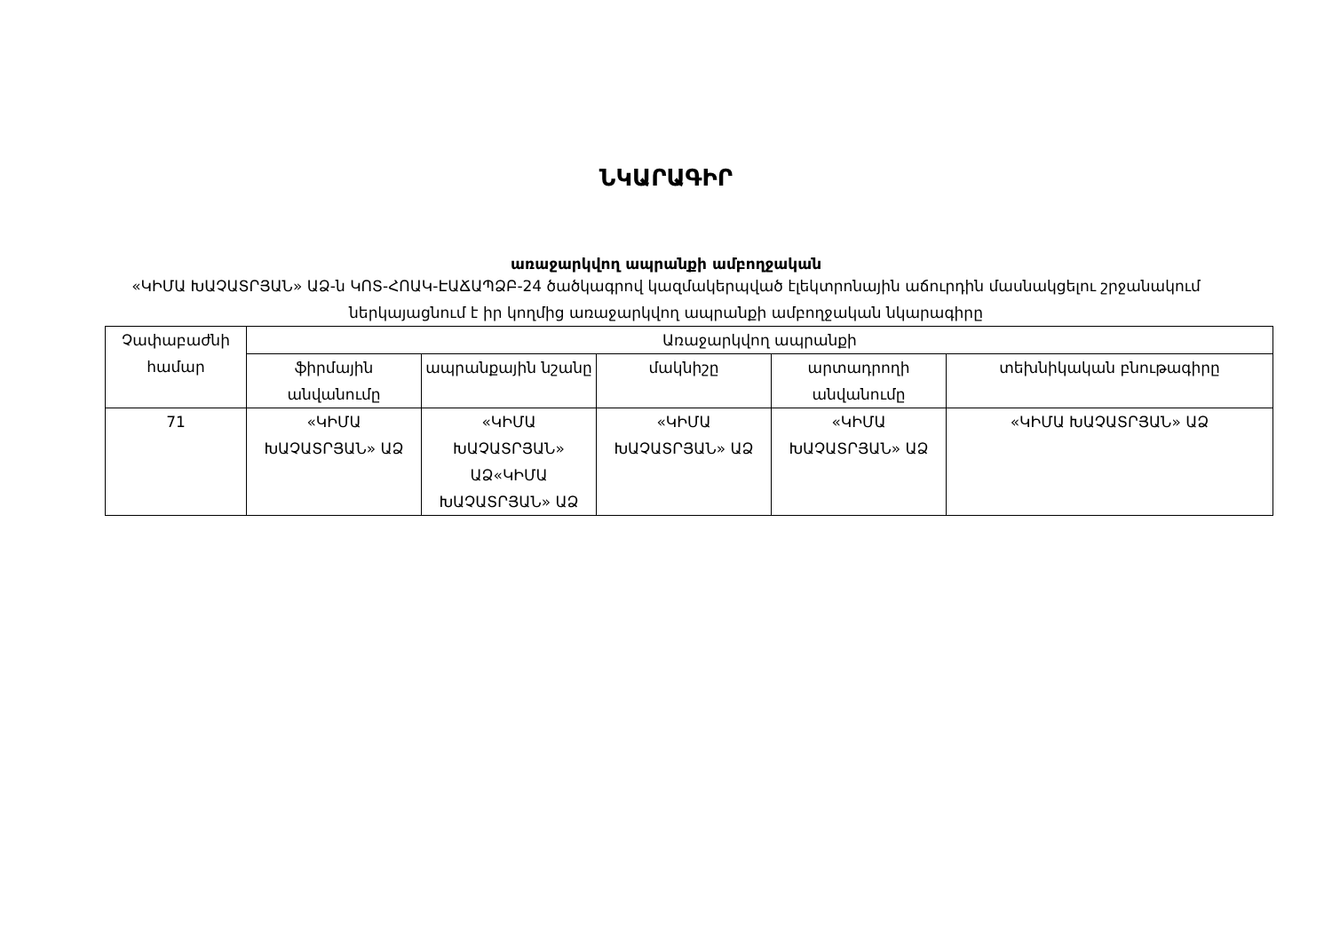ՆԿԱՐԱԳԻՐ
առաջարկվող ապրանքի ամբողջական
«ԿԻՄԱ ԽԱՉԱՏՐՅԱՆ» ԱՁ-ն ԿՈՏ-ՀՈԱԿ-ԷԱՃԱՊՁԲ-24 ծածկագրով կազմակերպված էլեկտրոնային աճուրդին մասնակցելու շրջանակում ներկայացնում է իր կողմից առաջարկվող ապրանքի ամբողջական նկարագիրը
| Չափաբաժնի համար | Առաջարկվող ապրանքի | | | | |
| --- | --- | --- | --- | --- | --- |
| | ֆիրմային անվանումը | ապրանքային նշանը | մակնիշը | արտադրողի անվանումը | տեխնիկական բնութագիրը |
| 71 | «ԿԻՄԱ ԽԱՉԱՏՐՅԱՆ» ԱՁ | «ԿԻՄԱ ԽԱՉԱՏՐՅԱՆ» ԱՁ«ԿԻՄԱ ԽԱՉԱՏՐՅԱՆ» ԱՁ | «ԿԻՄԱ ԽԱՉԱՏՐՅԱՆ» ԱՁ | «ԿԻՄԱ ԽԱՉԱՏՐՅԱՆ» ԱՁ | «ԿԻՄԱ ԽԱՉԱՏՐՅԱՆ» ԱՁ |